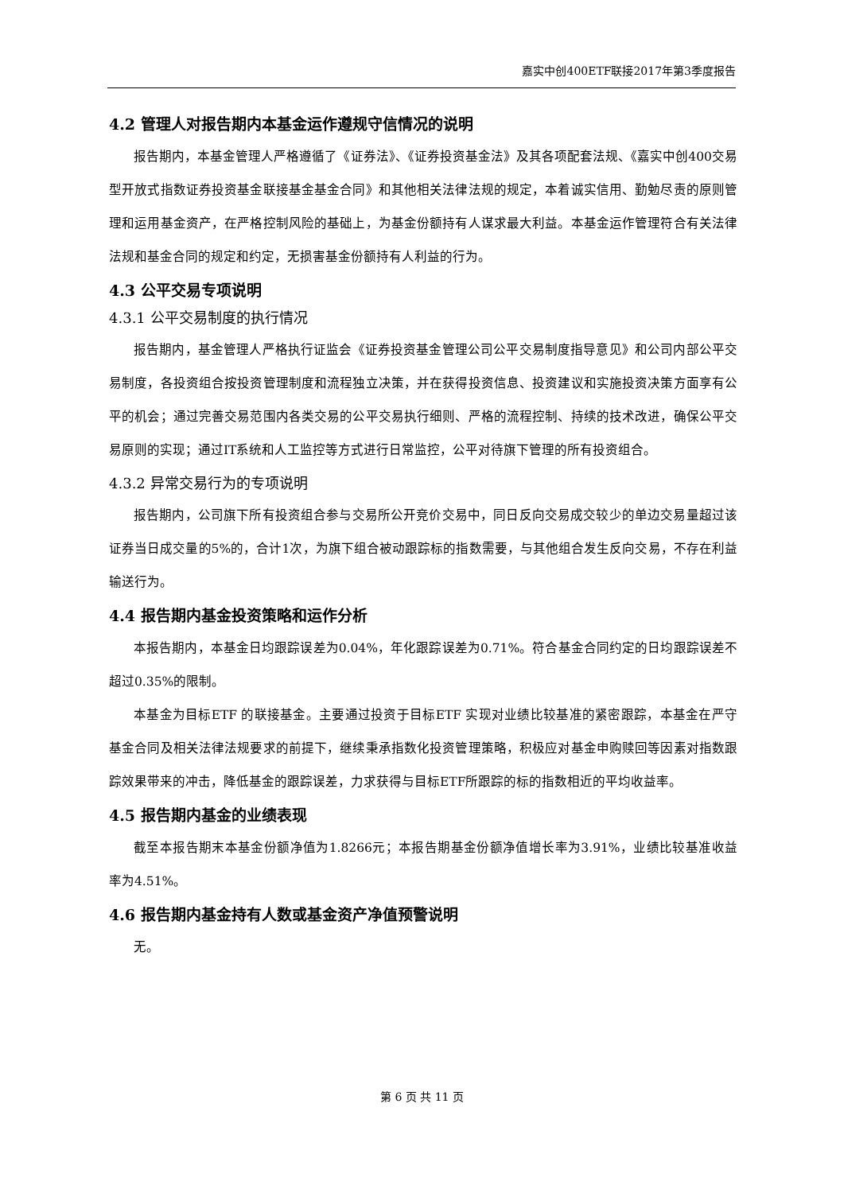嘉实中创400ETF联接2017年第3季度报告
4.2 管理人对报告期内本基金运作遵规守信情况的说明
报告期内，本基金管理人严格遵循了《证券法》、《证券投资基金法》及其各项配套法规、《嘉实中创400交易型开放式指数证券投资基金联接基金基金合同》和其他相关法律法规的规定，本着诚实信用、勤勉尽责的原则管理和运用基金资产，在严格控制风险的基础上，为基金份额持有人谋求最大利益。本基金运作管理符合有关法律法规和基金合同的规定和约定，无损害基金份额持有人利益的行为。
4.3 公平交易专项说明
4.3.1 公平交易制度的执行情况
报告期内，基金管理人严格执行证监会《证券投资基金管理公司公平交易制度指导意见》和公司内部公平交易制度，各投资组合按投资管理制度和流程独立决策，并在获得投资信息、投资建议和实施投资决策方面享有公平的机会；通过完善交易范围内各类交易的公平交易执行细则、严格的流程控制、持续的技术改进，确保公平交易原则的实现；通过IT系统和人工监控等方式进行日常监控，公平对待旗下管理的所有投资组合。
4.3.2 异常交易行为的专项说明
报告期内，公司旗下所有投资组合参与交易所公开竞价交易中，同日反向交易成交较少的单边交易量超过该证券当日成交量的5%的，合计1次，为旗下组合被动跟踪标的指数需要，与其他组合发生反向交易，不存在利益输送行为。
4.4 报告期内基金投资策略和运作分析
本报告期内，本基金日均跟踪误差为0.04%，年化跟踪误差为0.71%。符合基金合同约定的日均跟踪误差不超过0.35%的限制。
本基金为目标ETF 的联接基金。主要通过投资于目标ETF 实现对业绩比较基准的紧密跟踪，本基金在严守基金合同及相关法律法规要求的前提下，继续秉承指数化投资管理策略，积极应对基金申购赎回等因素对指数跟踪效果带来的冲击，降低基金的跟踪误差，力求获得与目标ETF所跟踪的标的指数相近的平均收益率。
4.5 报告期内基金的业绩表现
截至本报告期末本基金份额净值为1.8266元；本报告期基金份额净值增长率为3.91%，业绩比较基准收益率为4.51%。
4.6 报告期内基金持有人数或基金资产净值预警说明
无。
第 6 页 共 11 页